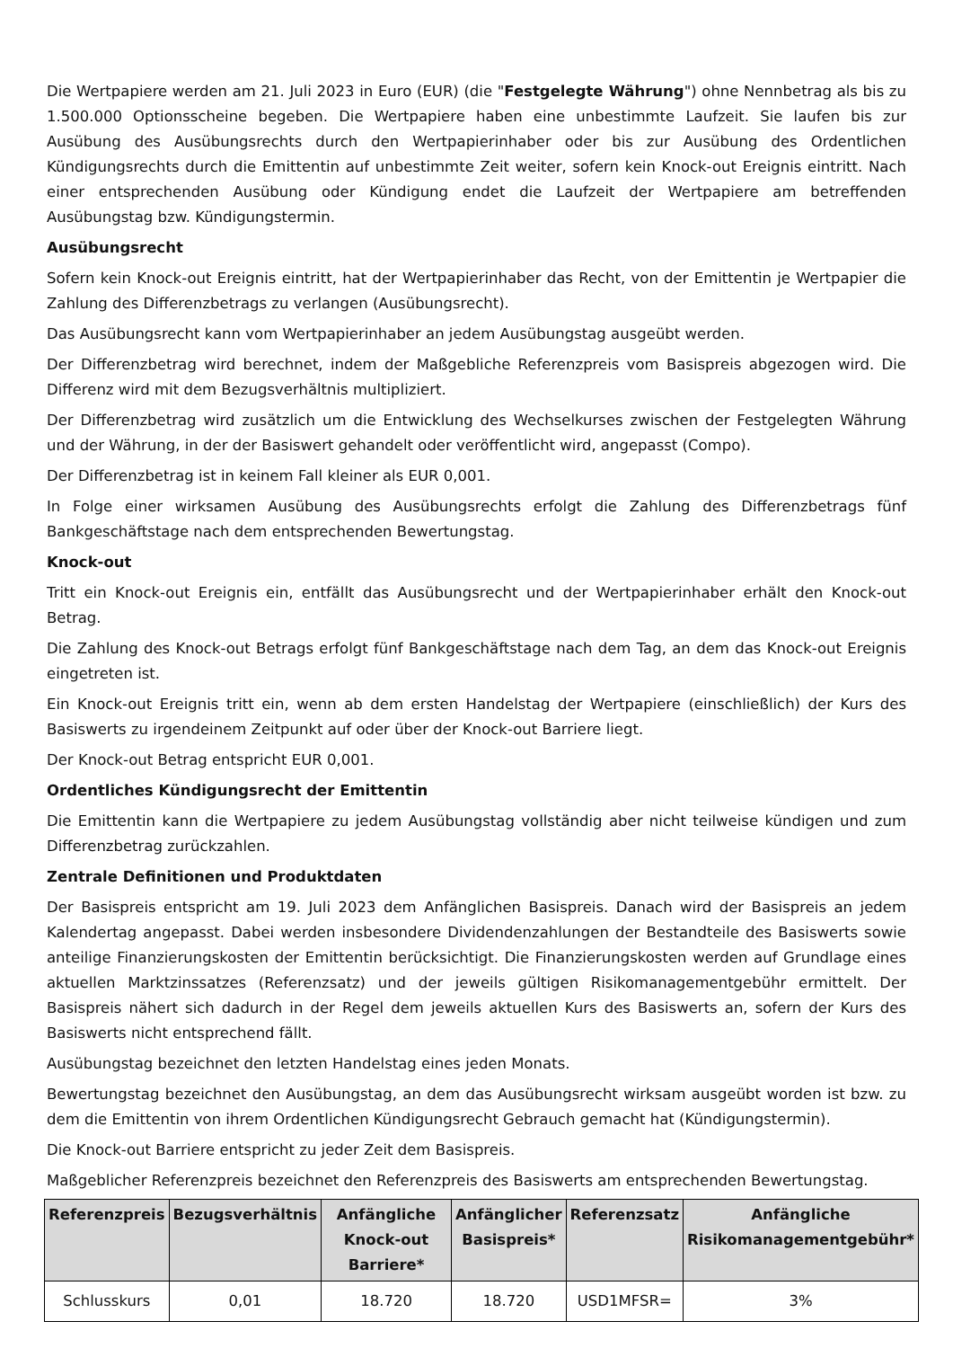Die Wertpapiere werden am 21. Juli 2023 in Euro (EUR) (die "Festgelegte Währung") ohne Nennbetrag als bis zu 1.500.000 Optionsscheine begeben. Die Wertpapiere haben eine unbestimmte Laufzeit. Sie laufen bis zur Ausübung des Ausübungsrechts durch den Wertpapierinhaber oder bis zur Ausübung des Ordentlichen Kündigungsrechts durch die Emittentin auf unbestimmte Zeit weiter, sofern kein Knock-out Ereignis eintritt. Nach einer entsprechenden Ausübung oder Kündigung endet die Laufzeit der Wertpapiere am betreffenden Ausübungstag bzw. Kündigungstermin.
Ausübungsrecht
Sofern kein Knock-out Ereignis eintritt, hat der Wertpapierinhaber das Recht, von der Emittentin je Wertpapier die Zahlung des Differenzbetrags zu verlangen (Ausübungsrecht).
Das Ausübungsrecht kann vom Wertpapierinhaber an jedem Ausübungstag ausgeübt werden.
Der Differenzbetrag wird berechnet, indem der Maßgebliche Referenzpreis vom Basispreis abgezogen wird. Die Differenz wird mit dem Bezugsverhältnis multipliziert.
Der Differenzbetrag wird zusätzlich um die Entwicklung des Wechselkurses zwischen der Festgelegten Währung und der Währung, in der der Basiswert gehandelt oder veröffentlicht wird, angepasst (Compo).
Der Differenzbetrag ist in keinem Fall kleiner als EUR 0,001.
In Folge einer wirksamen Ausübung des Ausübungsrechts erfolgt die Zahlung des Differenzbetrags fünf Bankgeschäftstage nach dem entsprechenden Bewertungstag.
Knock-out
Tritt ein Knock-out Ereignis ein, entfällt das Ausübungsrecht und der Wertpapierinhaber erhält den Knock-out Betrag.
Die Zahlung des Knock-out Betrags erfolgt fünf Bankgeschäftstage nach dem Tag, an dem das Knock-out Ereignis eingetreten ist.
Ein Knock-out Ereignis tritt ein, wenn ab dem ersten Handelstag der Wertpapiere (einschließlich) der Kurs des Basiswerts zu irgendeinem Zeitpunkt auf oder über der Knock-out Barriere liegt.
Der Knock-out Betrag entspricht EUR 0,001.
Ordentliches Kündigungsrecht der Emittentin
Die Emittentin kann die Wertpapiere zu jedem Ausübungstag vollständig aber nicht teilweise kündigen und zum Differenzbetrag zurückzahlen.
Zentrale Definitionen und Produktdaten
Der Basispreis entspricht am 19. Juli 2023 dem Anfänglichen Basispreis. Danach wird der Basispreis an jedem Kalendertag angepasst. Dabei werden insbesondere Dividendenzahlungen der Bestandteile des Basiswerts sowie anteilige Finanzierungskosten der Emittentin berücksichtigt. Die Finanzierungskosten werden auf Grundlage eines aktuellen Marktzinssatzes (Referenzsatz) und der jeweils gültigen Risikomanagementgebühr ermittelt. Der Basispreis nähert sich dadurch in der Regel dem jeweils aktuellen Kurs des Basiswerts an, sofern der Kurs des Basiswerts nicht entsprechend fällt.
Ausübungstag bezeichnet den letzten Handelstag eines jeden Monats.
Bewertungstag bezeichnet den Ausübungstag, an dem das Ausübungsrecht wirksam ausgeübt worden ist bzw. zu dem die Emittentin von ihrem Ordentlichen Kündigungsrecht Gebrauch gemacht hat (Kündigungstermin).
Die Knock-out Barriere entspricht zu jeder Zeit dem Basispreis.
Maßgeblicher Referenzpreis bezeichnet den Referenzpreis des Basiswerts am entsprechenden Bewertungstag.
| Referenzpreis | Bezugsverhältnis | Anfängliche Knock-out Barriere* | Anfänglicher Basispreis* | Referenzsatz | Anfängliche Risikomanagementgebühr* |
| --- | --- | --- | --- | --- | --- |
| Schlusskurs | 0,01 | 18.720 | 18.720 | USD1MFSR= | 3% |